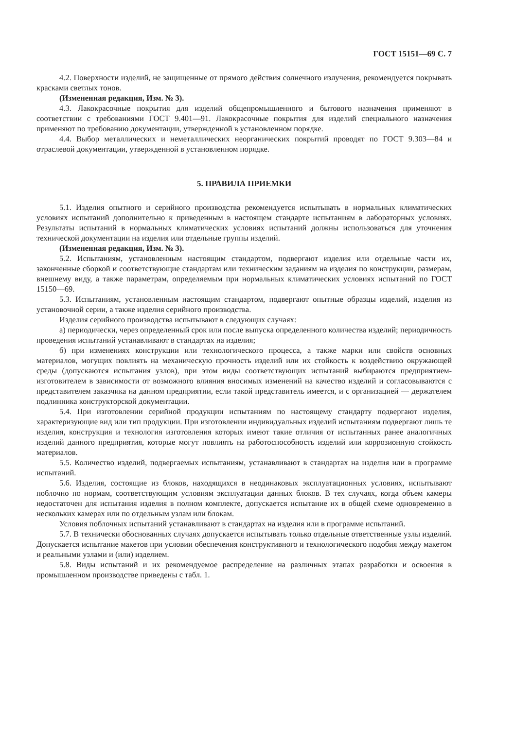ГОСТ 15151—69 С. 7
4.2. Поверхности изделий, не защищенные от прямого действия солнечного излучения, рекомендуется покрывать красками светлых тонов.
(Измененная редакция, Изм. № 3).
4.3. Лакокрасочные покрытия для изделий общепромышленного и бытового назначения применяют в соответствии с требованиями ГОСТ 9.401—91. Лакокрасочные покрытия для изделий специального назначения применяют по требованию документации, утвержденной в установленном порядке.
4.4. Выбор металлических и неметаллических неорганических покрытий проводят по ГОСТ 9.303—84 и отраслевой документации, утвержденной в установленном порядке.
5. ПРАВИЛА ПРИЕМКИ
5.1. Изделия опытного и серийного производства рекомендуется испытывать в нормальных климатических условиях испытаний дополнительно к приведенным в настоящем стандарте испытаниям в лабораторных условиях. Результаты испытаний в нормальных климатических условиях испытаний должны использоваться для уточнения технической документации на изделия или отдельные группы изделий.
(Измененная редакция, Изм. № 3).
5.2. Испытаниям, установленным настоящим стандартом, подвергают изделия или отдельные части их, законченные сборкой и соответствующие стандартам или техническим заданиям на изделия по конструкции, размерам, внешнему виду, а также параметрам, определяемым при нормальных климатических условиях испытаний по ГОСТ 15150—69.
5.3. Испытаниям, установленным настоящим стандартом, подвергают опытные образцы изделий, изделия из установочной серии, а также изделия серийного производства.
Изделия серийного производства испытывают в следующих случаях:
а) периодически, через определенный срок или после выпуска определенного количества изделий; периодичность проведения испытаний устанавливают в стандартах на изделия;
б) при изменениях конструкции или технологического процесса, а также марки или свойств основных материалов, могущих повлиять на механическую прочность изделий или их стойкость к воздействию окружающей среды (допускаются испытания узлов), при этом виды соответствующих испытаний выбираются предприятием-изготовителем в зависимости от возможного влияния вносимых изменений на качество изделий и согласовываются с представителем заказчика на данном предприятии, если такой представитель имеется, и с организацией — держателем подлинника конструкторской документации.
5.4. При изготовлении серийной продукции испытаниям по настоящему стандарту подвергают изделия, характеризующие вид или тип продукции. При изготовлении индивидуальных изделий испытаниям подвергают лишь те изделия, конструкция и технология изготовления которых имеют такие отличия от испытанных ранее аналогичных изделий данного предприятия, которые могут повлиять на работоспособность изделий или коррозионную стойкость материалов.
5.5. Количество изделий, подвергаемых испытаниям, устанавливают в стандартах на изделия или в программе испытаний.
5.6. Изделия, состоящие из блоков, находящихся в неодинаковых эксплуатационных условиях, испытывают поблочно по нормам, соответствующим условиям эксплуатации данных блоков. В тех случаях, когда объем камеры недостаточен для испытания изделия в полном комплекте, допускается испытание их в общей схеме одновременно в нескольких камерах или по отдельным узлам или блокам.
Условия поблочных испытаний устанавливают в стандартах на изделия или в программе испытаний.
5.7. В технически обоснованных случаях допускается испытывать только отдельные ответственные узлы изделий. Допускается испытание макетов при условии обеспечения конструктивного и технологического подобия между макетом и реальными узлами и (или) изделием.
5.8. Виды испытаний и их рекомендуемое распределение на различных этапах разработки и освоения в промышленном производстве приведены с табл. 1.